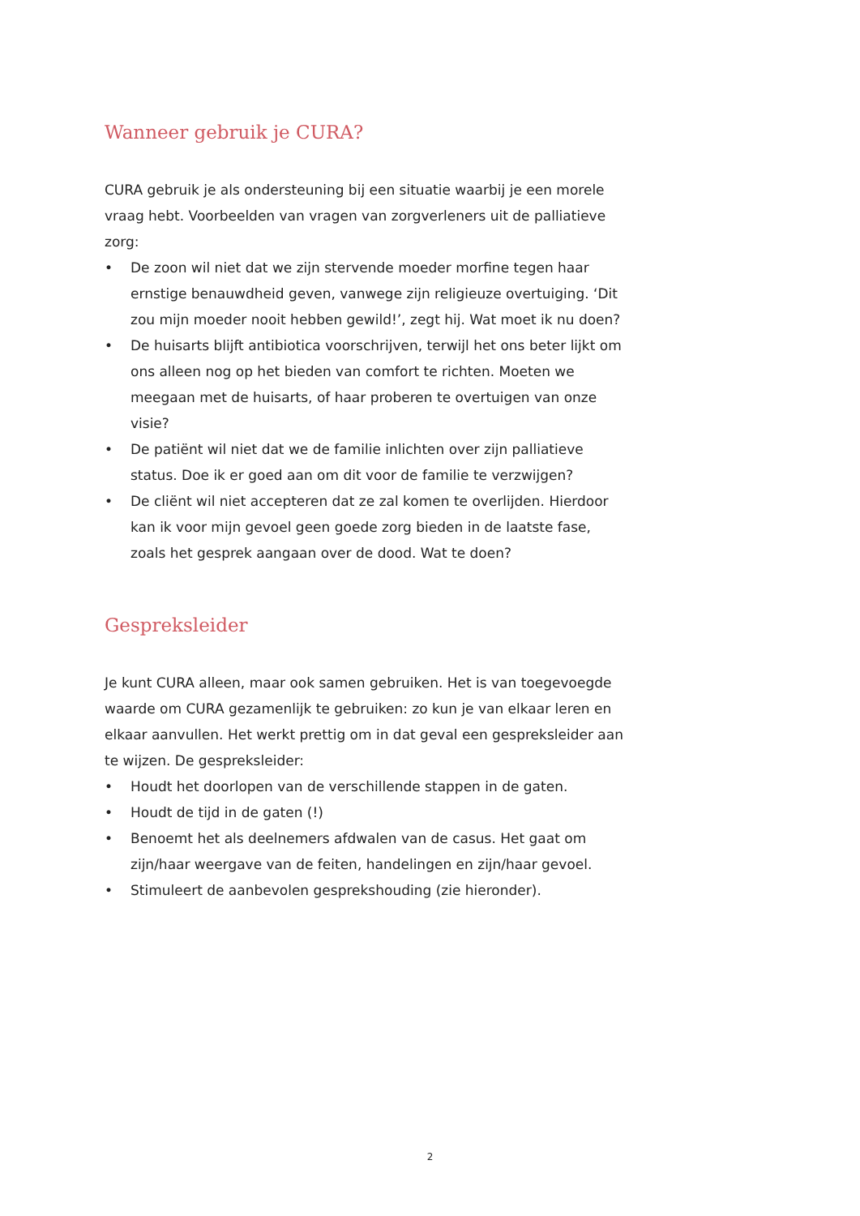Wanneer gebruik je CURA?
CURA gebruik je als ondersteuning bij een situatie waarbij je een morele vraag hebt. Voorbeelden van vragen van zorgverleners uit de palliatieve zorg:
• De zoon wil niet dat we zijn stervende moeder morfine tegen haar ernstige benauwdheid geven, vanwege zijn religieuze overtuiging. ‘Dit zou mijn moeder nooit hebben gewild!’, zegt hij. Wat moet ik nu doen?
• De huisarts blijft antibiotica voorschrijven, terwijl het ons beter lijkt om ons alleen nog op het bieden van comfort te richten. Moeten we meegaan met de huisarts, of haar proberen te overtuigen van onze visie?
• De patiënt wil niet dat we de familie inlichten over zijn palliatieve status. Doe ik er goed aan om dit voor de familie te verzwijgen?
• De cliënt wil niet accepteren dat ze zal komen te overlijden. Hierdoor kan ik voor mijn gevoel geen goede zorg bieden in de laatste fase, zoals het gesprek aangaan over de dood. Wat te doen?
Gespreksleider
Je kunt CURA alleen, maar ook samen gebruiken. Het is van toegevoegde waarde om CURA gezamenlijk te gebruiken: zo kun je van elkaar leren en elkaar aanvullen. Het werkt prettig om in dat geval een gespreksleider aan te wijzen. De gespreksleider:
• Houdt het doorlopen van de verschillende stappen in de gaten.
• Houdt de tijd in de gaten (!)
• Benoemt het als deelnemers afdwalen van de casus. Het gaat om zijn/haar weergave van de feiten, handelingen en zijn/haar gevoel.
• Stimuleert de aanbevolen gesprekshouding (zie hieronder).
2